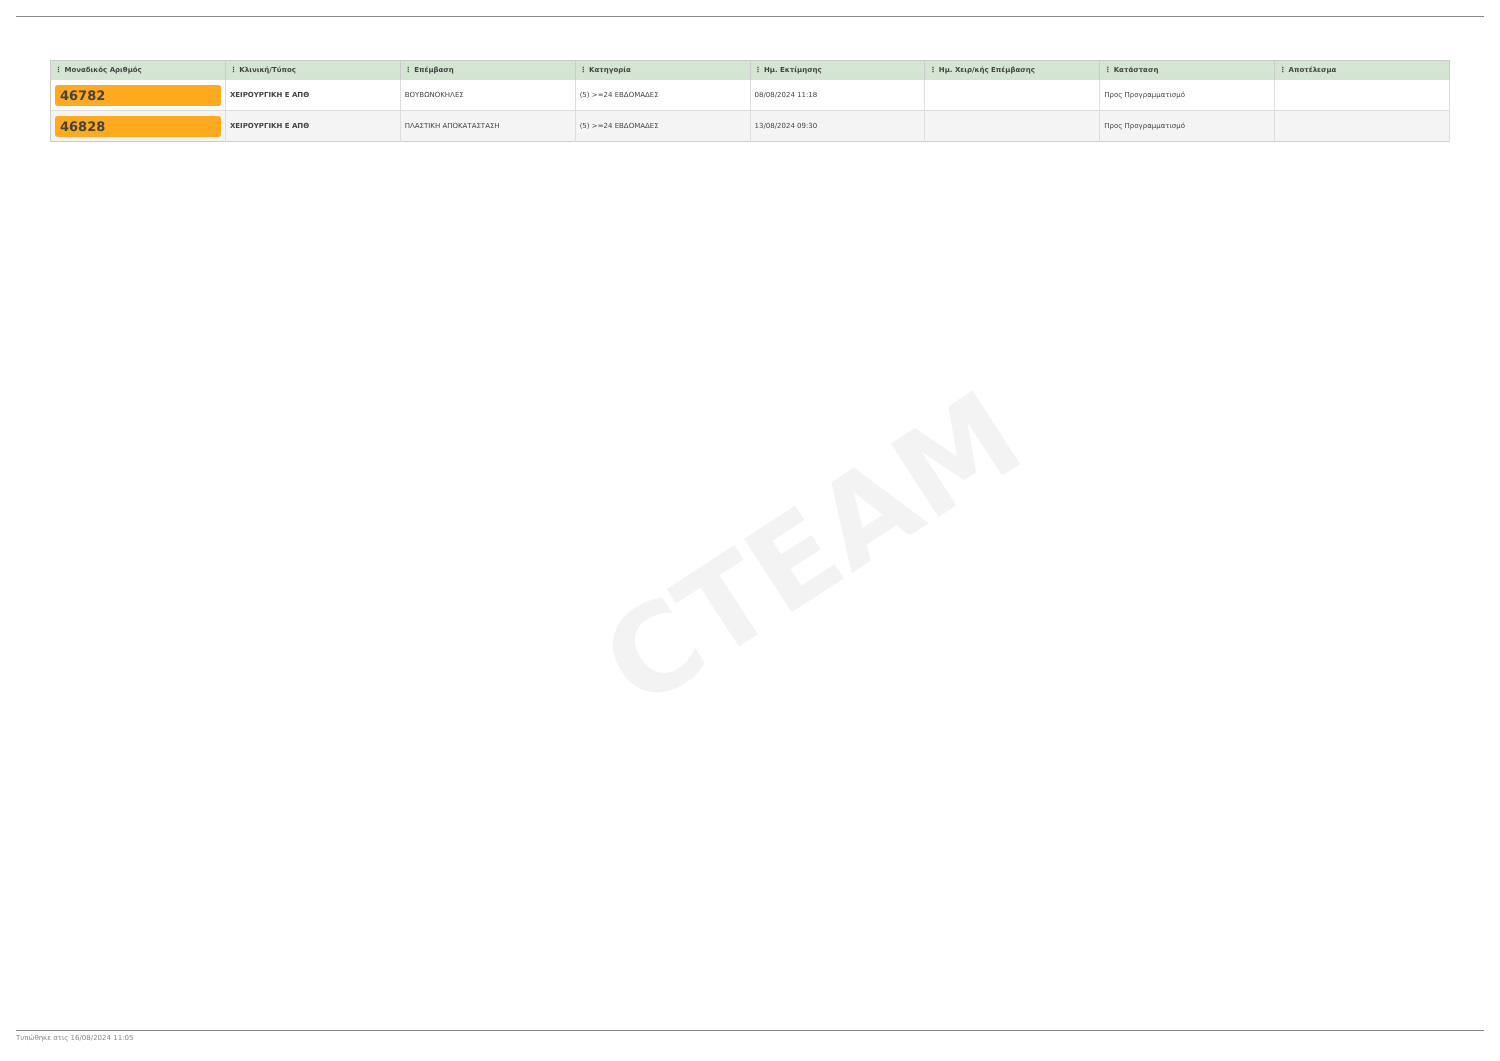CTEAM
| ⋮ Μοναδικός Αριθμός | ⋮ Κλινική/Τύπος | ⋮ Επέμβαση | ⋮ Κατηγορία | ⋮ Ημ. Εκτίμησης | ⋮ Ημ. Χειρ/κής Επέμβασης | ⋮ Κατάσταση | ⋮ Αποτέλεσμα |
| --- | --- | --- | --- | --- | --- | --- | --- |
| 46782 | ΧΕΙΡΟΥΡΓΙΚΗ Ε ΑΠΘ | ΒΟΥΒΩΝΟΚΗΛΕΣ | (5) >=24 ΕΒΔΟΜΑΔΕΣ | 08/08/2024 11:18 | | Προς Προγραμματισμό | |
| 46828 | ΧΕΙΡΟΥΡΓΙΚΗ Ε ΑΠΘ | ΠΛΑΣΤΙΚΗ ΑΠΟΚΑΤΑΣΤΑΣΗ | (5) >=24 ΕΒΔΟΜΑΔΕΣ | 13/08/2024 09:30 | | Προς Προγραμματισμό | |
Τυπώθηκε στις 16/08/2024 11:05